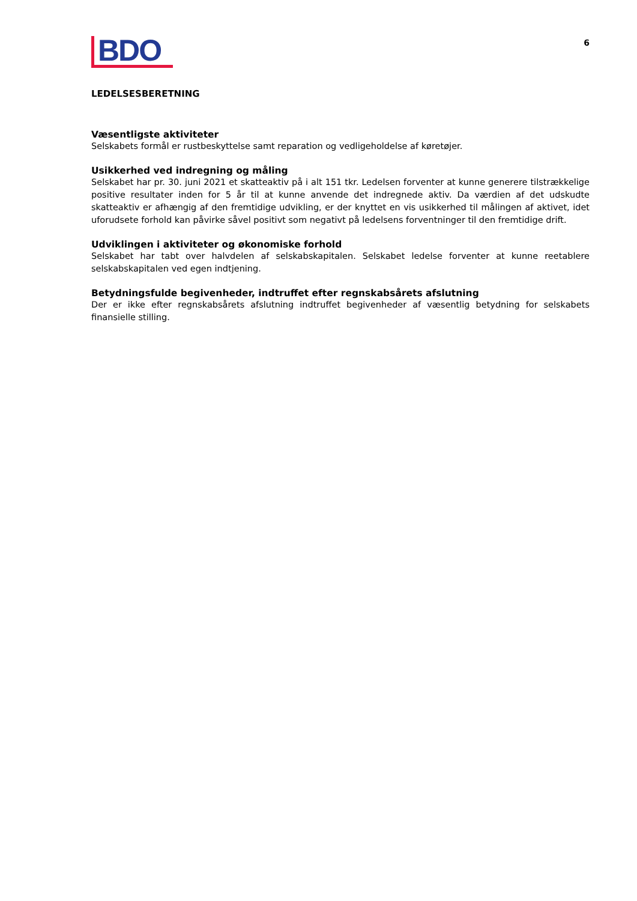BDO
6
LEDELSESBERETNING
Væsentligste aktiviteter
Selskabets formål er rustbeskyttelse samt reparation og vedligeholdelse af køretøjer.
Usikkerhed ved indregning og måling
Selskabet har pr. 30. juni 2021 et skatteaktiv på i alt 151 tkr. Ledelsen forventer at kunne generere tilstrækkelige positive resultater inden for 5 år til at kunne anvende det indregnede aktiv. Da værdien af det udskudte skatteaktiv er afhængig af den fremtidige udvikling, er der knyttet en vis usikkerhed til målingen af aktivet, idet uforudsete forhold kan påvirke såvel positivt som negativt på ledelsens forventninger til den fremtidige drift.
Udviklingen i aktiviteter og økonomiske forhold
Selskabet har tabt over halvdelen af selskabskapitalen. Selskabet ledelse forventer at kunne reetablere selskabskapitalen ved egen indtjening.
Betydningsfulde begivenheder, indtruffet efter regnskabsårets afslutning
Der er ikke efter regnskabsårets afslutning indtruffet begivenheder af væsentlig betydning for selskabets finansielle stilling.